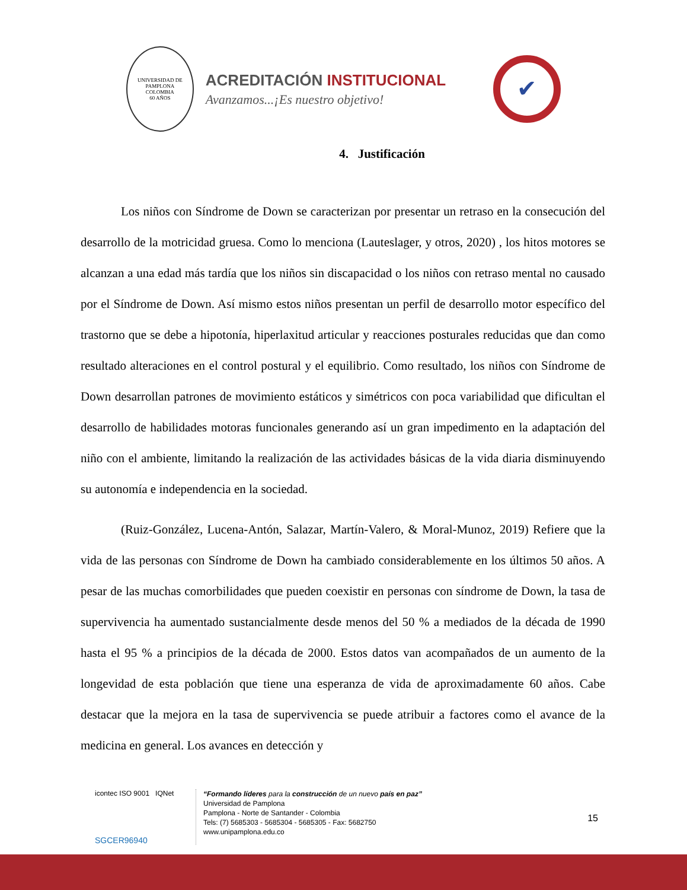UNIVERSIDAD DE PAMPLONA
COLOMBIA
60 AÑOS
ACREDITACIÓN INSTITUCIONAL
Avanzamos...¡Es nuestro objetivo!
✔
4. Justificación
Los niños con Síndrome de Down se caracterizan por presentar un retraso en la consecución del desarrollo de la motricidad gruesa. Como lo menciona (Lauteslager, y otros, 2020) , los hitos motores se alcanzan a una edad más tardía que los niños sin discapacidad o los niños con retraso mental no causado por el Síndrome de Down. Así mismo estos niños presentan un perfil de desarrollo motor específico del trastorno que se debe a hipotonía, hiperlaxitud articular y reacciones posturales reducidas que dan como resultado alteraciones en el control postural y el equilibrio. Como resultado, los niños con Síndrome de Down desarrollan patrones de movimiento estáticos y simétricos con poca variabilidad que dificultan el desarrollo de habilidades motoras funcionales generando así un gran impedimento en la adaptación del niño con el ambiente, limitando la realización de las actividades básicas de la vida diaria disminuyendo su autonomía e independencia en la sociedad.
(Ruiz-González, Lucena-Antón, Salazar, Martín-Valero, & Moral-Munoz, 2019) Refiere que la vida de las personas con Síndrome de Down ha cambiado considerablemente en los últimos 50 años. A pesar de las muchas comorbilidades que pueden coexistir en personas con síndrome de Down, la tasa de supervivencia ha aumentado sustancialmente desde menos del 50 % a mediados de la década de 1990 hasta el 95 % a principios de la década de 2000. Estos datos van acompañados de un aumento de la longevidad de esta población que tiene una esperanza de vida de aproximadamente 60 años. Cabe destacar que la mejora en la tasa de supervivencia se puede atribuir a factores como el avance de la medicina en general. Los avances en detección y
icontec ISO 9001 IQNet
SGCER96940
“Formando líderes para la construcción de un nuevo país en paz”
Universidad de Pamplona
Pamplona - Norte de Santander - Colombia
Tels: (7) 5685303 - 5685304 - 5685305 - Fax: 5682750
www.unipamplona.edu.co
15